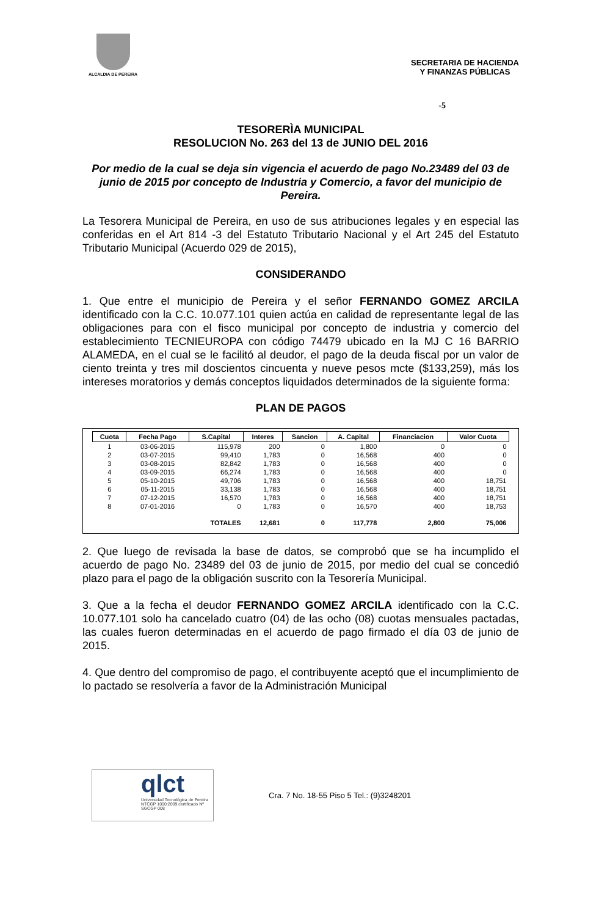ALCALDIA DE PEREIRA
SECRETARIA DE HACIENDA
Y FINANZAS PÚBLICAS
-5
TESORERÌA MUNICIPAL
RESOLUCION No. 263 del 13 de JUNIO DEL 2016
Por medio de la cual se deja sin vigencia el acuerdo de pago No.23489 del 03 de junio de 2015 por concepto de Industria y Comercio, a favor del municipio de Pereira.
La Tesorera Municipal de Pereira, en uso de sus atribuciones legales y en especial las conferidas en el Art 814 -3 del Estatuto Tributario Nacional y el Art 245 del Estatuto Tributario Municipal (Acuerdo 029 de 2015),
CONSIDERANDO
1. Que entre el municipio de Pereira y el señor FERNANDO GOMEZ ARCILA identificado con la C.C. 10.077.101 quien actúa en calidad de representante legal de las obligaciones para con el fisco municipal por concepto de industria y comercio del establecimiento TECNIEUROPA con código 74479 ubicado en la MJ C 16 BARRIO ALAMEDA, en el cual se le facilitó al deudor, el pago de la deuda fiscal por un valor de ciento treinta y tres mil doscientos cincuenta y nueve pesos mcte ($133,259), más los intereses moratorios y demás conceptos liquidados determinados de la siguiente forma:
PLAN DE PAGOS
| Cuota | Fecha Pago | S.Capital | Interes | Sancion | A. Capital | Financiacion | Valor Cuota |
| --- | --- | --- | --- | --- | --- | --- | --- |
| 1 | 03-06-2015 | 115,978 | 200 | 0 | 1,800 | 0 | 0 |
| 2 | 03-07-2015 | 99,410 | 1,783 | 0 | 16,568 | 400 | 0 |
| 3 | 03-08-2015 | 82,842 | 1,783 | 0 | 16,568 | 400 | 0 |
| 4 | 03-09-2015 | 66,274 | 1,783 | 0 | 16,568 | 400 | 0 |
| 5 | 05-10-2015 | 49,706 | 1,783 | 0 | 16,568 | 400 | 18,751 |
| 6 | 05-11-2015 | 33,138 | 1,783 | 0 | 16,568 | 400 | 18,751 |
| 7 | 07-12-2015 | 16,570 | 1,783 | 0 | 16,568 | 400 | 18,751 |
| 8 | 07-01-2016 | 0 | 1,783 | 0 | 16,570 | 400 | 18,753 |
| | | TOTALES | 12,681 | 0 | 117,778 | 2,800 | 75,006 |
2. Que luego de revisada la base de datos, se comprobó que se ha incumplido el acuerdo de pago No. 23489 del 03 de junio de 2015, por medio del cual se concedió plazo para el pago de la obligación suscrito con la Tesorería Municipal.
3. Que a la fecha el deudor FERNANDO GOMEZ ARCILA identificado con la C.C. 10.077.101 solo ha cancelado cuatro (04) de las ocho (08) cuotas mensuales pactadas, las cuales fueron determinadas en el acuerdo de pago firmado el día 03 de junio de 2015.
4. Que dentro del compromiso de pago, el contribuyente aceptó que el incumplimiento de lo pactado se resolvería a favor de la Administración Municipal
qlct
Universidad Tecnológica de Pereira
NTCGP 1000:2009 certificado Nº SGCGP 008
Cra. 7 No. 18-55 Piso 5 Tel.: (9)3248201